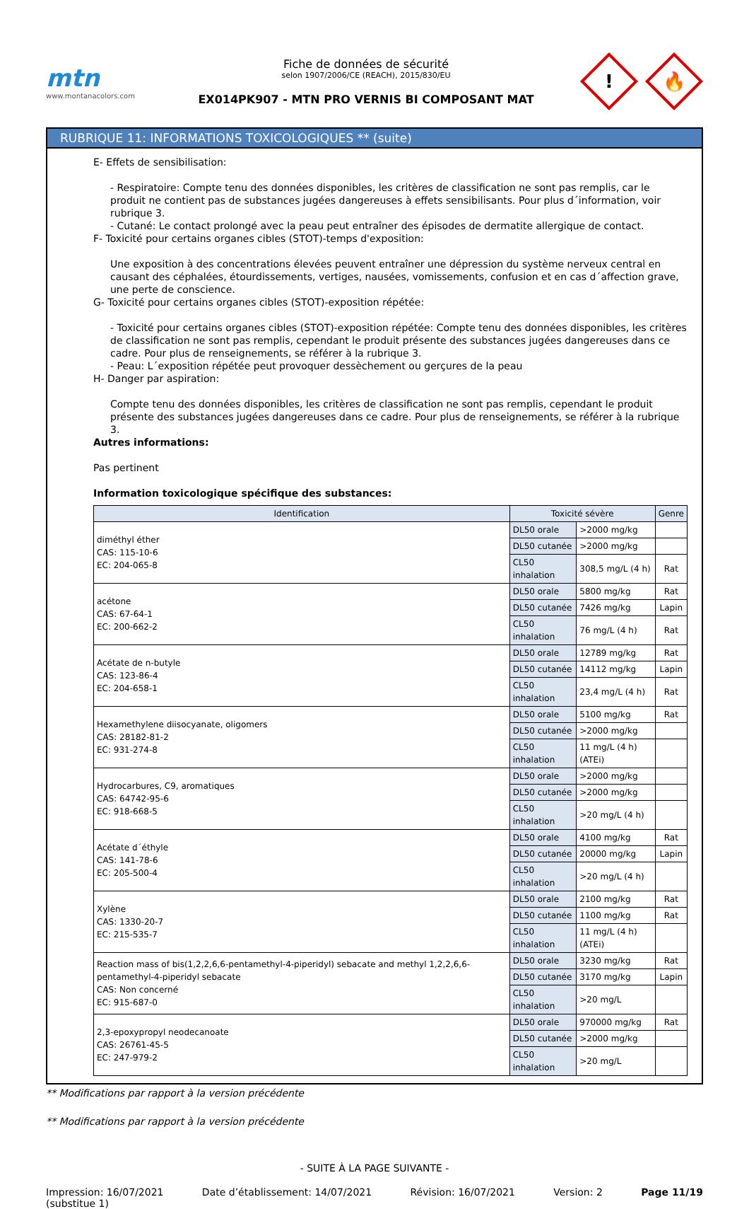mtn
www.montanacolors.com
Fiche de données de sécurité
selon 1907/2006/CE (REACH), 2015/830/EU
EX014PK907 - MTN PRO VERNIS BI COMPOSANT MAT
!
🔥
RUBRIQUE 11: INFORMATIONS TOXICOLOGIQUES ** (suite)
E- Effets de sensibilisation:
- Respiratoire: Compte tenu des données disponibles, les critères de classification ne sont pas remplis, car le produit ne contient pas de substances jugées dangereuses à effets sensibilisants. Pour plus d´information, voir rubrique 3.
- Cutané: Le contact prolongé avec la peau peut entraîner des épisodes de dermatite allergique de contact.
F- Toxicité pour certains organes cibles (STOT)-temps d'exposition:
Une exposition à des concentrations élevées peuvent entraîner une dépression du système nerveux central en causant des céphalées, étourdissements, vertiges, nausées, vomissements, confusion et en cas d´affection grave, une perte de conscience.
G- Toxicité pour certains organes cibles (STOT)-exposition répétée:
- Toxicité pour certains organes cibles (STOT)-exposition répétée: Compte tenu des données disponibles, les critères de classification ne sont pas remplis, cependant le produit présente des substances jugées dangereuses dans ce cadre. Pour plus de renseignements, se référer à la rubrique 3.
- Peau: L´exposition répétée peut provoquer dessèchement ou gerçures de la peau
H- Danger par aspiration:
Compte tenu des données disponibles, les critères de classification ne sont pas remplis, cependant le produit présente des substances jugées dangereuses dans ce cadre. Pour plus de renseignements, se référer à la rubrique 3.
Autres informations:
Pas pertinent
Information toxicologique spécifique des substances:
| Identification | Toxicité sévère | | Genre |
| --- | --- | --- | --- |
| diméthyl éther CAS: 115-10-6 EC: 204-065-8 | DL50 orale | >2000 mg/kg | |
| | DL50 cutanée | >2000 mg/kg | |
| | CL50 inhalation | 308,5 mg/L (4 h) | Rat |
| acétone CAS: 67-64-1 EC: 200-662-2 | DL50 orale | 5800 mg/kg | Rat |
| | DL50 cutanée | 7426 mg/kg | Lapin |
| | CL50 inhalation | 76 mg/L (4 h) | Rat |
| Acétate de n-butyle CAS: 123-86-4 EC: 204-658-1 | DL50 orale | 12789 mg/kg | Rat |
| | DL50 cutanée | 14112 mg/kg | Lapin |
| | CL50 inhalation | 23,4 mg/L (4 h) | Rat |
| Hexamethylene diisocyanate, oligomers CAS: 28182-81-2 EC: 931-274-8 | DL50 orale | 5100 mg/kg | Rat |
| | DL50 cutanée | >2000 mg/kg | |
| | CL50 inhalation | 11 mg/L (4 h) (ATEi) | |
| Hydrocarbures, C9, aromatiques CAS: 64742-95-6 EC: 918-668-5 | DL50 orale | >2000 mg/kg | |
| | DL50 cutanée | >2000 mg/kg | |
| | CL50 inhalation | >20 mg/L (4 h) | |
| Acétate d´éthyle CAS: 141-78-6 EC: 205-500-4 | DL50 orale | 4100 mg/kg | Rat |
| | DL50 cutanée | 20000 mg/kg | Lapin |
| | CL50 inhalation | >20 mg/L (4 h) | |
| Xylène CAS: 1330-20-7 EC: 215-535-7 | DL50 orale | 2100 mg/kg | Rat |
| | DL50 cutanée | 1100 mg/kg | Rat |
| | CL50 inhalation | 11 mg/L (4 h) (ATEi) | |
| Reaction mass of bis(1,2,2,6,6-pentamethyl-4-piperidyl) sebacate and methyl 1,2,2,6,6-pentamethyl-4-piperidyl sebacate CAS: Non concerné EC: 915-687-0 | DL50 orale | 3230 mg/kg | Rat |
| | DL50 cutanée | 3170 mg/kg | Lapin |
| | CL50 inhalation | >20 mg/L | |
| 2,3-epoxypropyl neodecanoate CAS: 26761-45-5 EC: 247-979-2 | DL50 orale | 970000 mg/kg | Rat |
| | DL50 cutanée | >2000 mg/kg | |
| | CL50 inhalation | >20 mg/L | |
** Modifications par rapport à la version précédente
** Modifications par rapport à la version précédente
- SUITE À LA PAGE SUIVANTE -
Impression: 16/07/2021
(substitue 1) Date d’établissement: 14/07/2021 Révision: 16/07/2021 Version: 2 Page 11/19